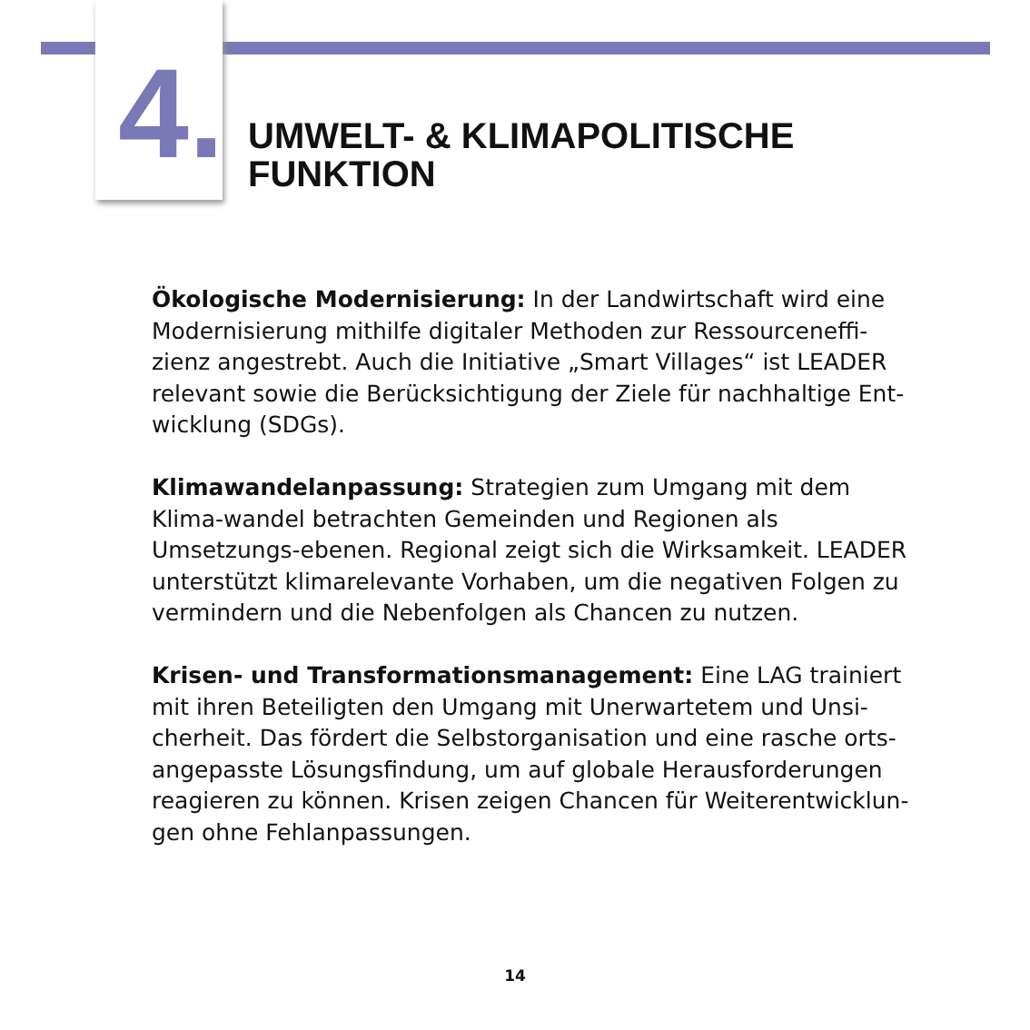4.
UMWELT- & KLIMAPOLITISCHE
FUNKTION
Ökologische Modernisierung: In der Landwirtschaft wird eine Modernisierung mithilfe digitaler Methoden zur Ressourceneffi-zienz angestrebt. Auch die Initiative „Smart Villages“ ist LEADER relevant sowie die Berücksichtigung der Ziele für nachhaltige Ent-wicklung (SDGs).
Klimawandelanpassung: Strategien zum Umgang mit dem Klima-wandel betrachten Gemeinden und Regionen als Umsetzungs-ebenen. Regional zeigt sich die Wirksamkeit. LEADER unterstützt klimarelevante Vorhaben, um die negativen Folgen zu vermindern und die Nebenfolgen als Chancen zu nutzen.
Krisen- und Transformationsmanagement: Eine LAG trainiert mit ihren Beteiligten den Umgang mit Unerwartetem und Unsi-cherheit. Das fördert die Selbstorganisation und eine rasche orts-angepasste Lösungsfindung, um auf globale Herausforderungen reagieren zu können. Krisen zeigen Chancen für Weiterentwicklun-gen ohne Fehlanpassungen.
14